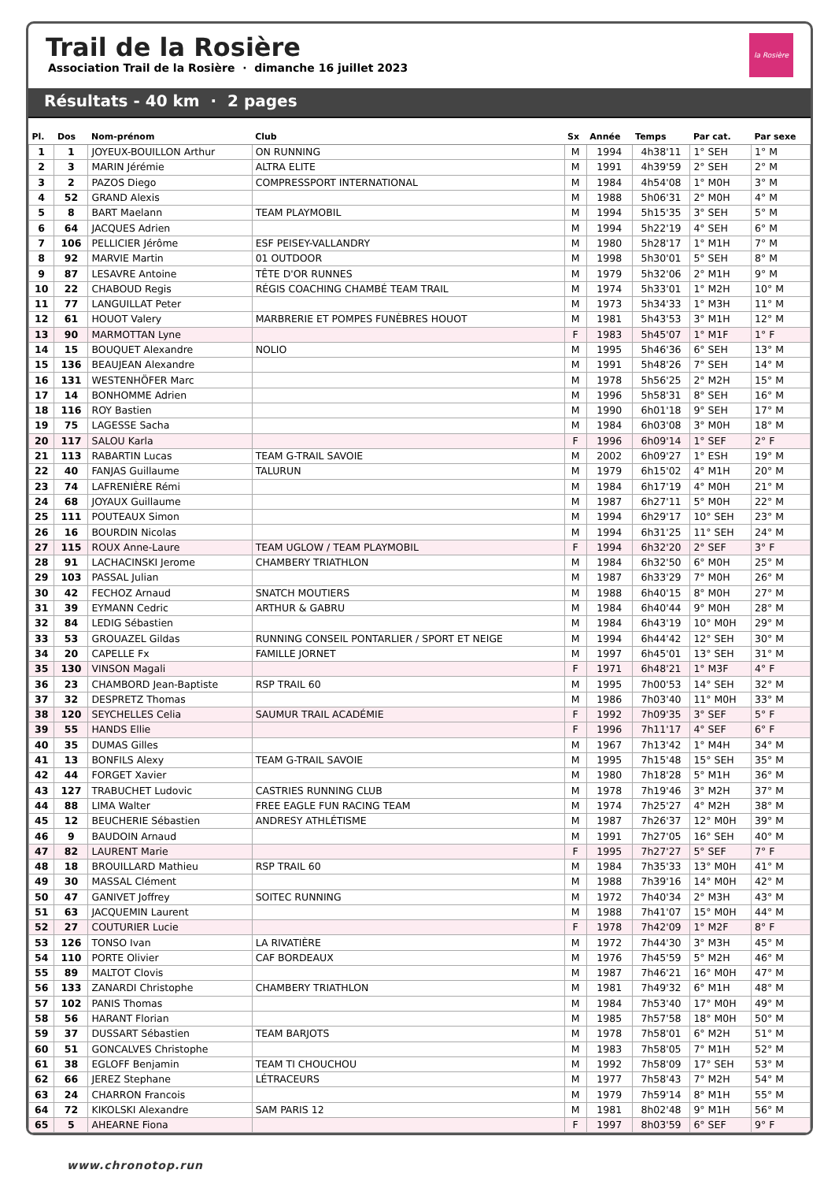Trail de la Rosière
Association Trail de la Rosière · dimanche 16 juillet 2023
la Rosière
Résultats - 40 km · 2 pages
| Pl. | Dos | Nom-prénom | Club | Sx | Année | Temps | Par cat. | Par sexe |
| --- | --- | --- | --- | --- | --- | --- | --- | --- |
| 1 | 1 | JOYEUX-BOUILLON Arthur | ON RUNNING | M | 1994 | 4h38'11 | 1° SEH | 1° M |
| 2 | 3 | MARIN Jérémie | ALTRA ELITE | M | 1991 | 4h39'59 | 2° SEH | 2° M |
| 3 | 2 | PAZOS Diego | COMPRESSPORT INTERNATIONAL | M | 1984 | 4h54'08 | 1° M0H | 3° M |
| 4 | 52 | GRAND Alexis | | M | 1988 | 5h06'31 | 2° M0H | 4° M |
| 5 | 8 | BART Maelann | TEAM PLAYMOBIL | M | 1994 | 5h15'35 | 3° SEH | 5° M |
| 6 | 64 | JACQUES Adrien | | M | 1994 | 5h22'19 | 4° SEH | 6° M |
| 7 | 106 | PELLICIER Jérôme | ESF PEISEY-VALLANDRY | M | 1980 | 5h28'17 | 1° M1H | 7° M |
| 8 | 92 | MARVIE Martin | 01 OUTDOOR | M | 1998 | 5h30'01 | 5° SEH | 8° M |
| 9 | 87 | LESAVRE Antoine | TÊTE D'OR RUNNES | M | 1979 | 5h32'06 | 2° M1H | 9° M |
| 10 | 22 | CHABOUD Regis | RÉGIS COACHING CHAMBÉ TEAM TRAIL | M | 1974 | 5h33'01 | 1° M2H | 10° M |
| 11 | 77 | LANGUILLAT Peter | | M | 1973 | 5h34'33 | 1° M3H | 11° M |
| 12 | 61 | HOUOT Valery | MARBRERIE ET POMPES FUNÈBRES HOUOT | M | 1981 | 5h43'53 | 3° M1H | 12° M |
| 13 | 90 | MARMOTTAN Lyne | | F | 1983 | 5h45'07 | 1° M1F | 1° F |
| 14 | 15 | BOUQUET Alexandre | NOLIO | M | 1995 | 5h46'36 | 6° SEH | 13° M |
| 15 | 136 | BEAUJEAN Alexandre | | M | 1991 | 5h48'26 | 7° SEH | 14° M |
| 16 | 131 | WESTENHÖFER Marc | | M | 1978 | 5h56'25 | 2° M2H | 15° M |
| 17 | 14 | BONHOMME Adrien | | M | 1996 | 5h58'31 | 8° SEH | 16° M |
| 18 | 116 | ROY Bastien | | M | 1990 | 6h01'18 | 9° SEH | 17° M |
| 19 | 75 | LAGESSE Sacha | | M | 1984 | 6h03'08 | 3° M0H | 18° M |
| 20 | 117 | SALOU Karla | | F | 1996 | 6h09'14 | 1° SEF | 2° F |
| 21 | 113 | RABARTIN Lucas | TEAM G-TRAIL SAVOIE | M | 2002 | 6h09'27 | 1° ESH | 19° M |
| 22 | 40 | FANJAS Guillaume | TALURUN | M | 1979 | 6h15'02 | 4° M1H | 20° M |
| 23 | 74 | LAFRENIÈRE Rémi | | M | 1984 | 6h17'19 | 4° M0H | 21° M |
| 24 | 68 | JOYAUX Guillaume | | M | 1987 | 6h27'11 | 5° M0H | 22° M |
| 25 | 111 | POUTEAUX Simon | | M | 1994 | 6h29'17 | 10° SEH | 23° M |
| 26 | 16 | BOURDIN Nicolas | | M | 1994 | 6h31'25 | 11° SEH | 24° M |
| 27 | 115 | ROUX Anne-Laure | TEAM UGLOW / TEAM PLAYMOBIL | F | 1994 | 6h32'20 | 2° SEF | 3° F |
| 28 | 91 | LACHACINSKI Jerome | CHAMBERY TRIATHLON | M | 1984 | 6h32'50 | 6° M0H | 25° M |
| 29 | 103 | PASSAL Julian | | M | 1987 | 6h33'29 | 7° M0H | 26° M |
| 30 | 42 | FECHOZ Arnaud | SNATCH MOUTIERS | M | 1988 | 6h40'15 | 8° M0H | 27° M |
| 31 | 39 | EYMANN Cedric | ARTHUR & GABRU | M | 1984 | 6h40'44 | 9° M0H | 28° M |
| 32 | 84 | LEDIG Sébastien | | M | 1984 | 6h43'19 | 10° M0H | 29° M |
| 33 | 53 | GROUAZEL Gildas | RUNNING CONSEIL PONTARLIER / SPORT ET NEIGE | M | 1994 | 6h44'42 | 12° SEH | 30° M |
| 34 | 20 | CAPELLE Fx | FAMILLE JORNET | M | 1997 | 6h45'01 | 13° SEH | 31° M |
| 35 | 130 | VINSON Magali | | F | 1971 | 6h48'21 | 1° M3F | 4° F |
| 36 | 23 | CHAMBORD Jean-Baptiste | RSP TRAIL 60 | M | 1995 | 7h00'53 | 14° SEH | 32° M |
| 37 | 32 | DESPRETZ Thomas | | M | 1986 | 7h03'40 | 11° M0H | 33° M |
| 38 | 120 | SEYCHELLES Celia | SAUMUR TRAIL ACADÉMIE | F | 1992 | 7h09'35 | 3° SEF | 5° F |
| 39 | 55 | HANDS Ellie | | F | 1996 | 7h11'17 | 4° SEF | 6° F |
| 40 | 35 | DUMAS Gilles | | M | 1967 | 7h13'42 | 1° M4H | 34° M |
| 41 | 13 | BONFILS Alexy | TEAM G-TRAIL SAVOIE | M | 1995 | 7h15'48 | 15° SEH | 35° M |
| 42 | 44 | FORGET Xavier | | M | 1980 | 7h18'28 | 5° M1H | 36° M |
| 43 | 127 | TRABUCHET Ludovic | CASTRIES RUNNING CLUB | M | 1978 | 7h19'46 | 3° M2H | 37° M |
| 44 | 88 | LIMA Walter | FREE EAGLE FUN RACING TEAM | M | 1974 | 7h25'27 | 4° M2H | 38° M |
| 45 | 12 | BEUCHERIE Sébastien | ANDRESY ATHLÉTISME | M | 1987 | 7h26'37 | 12° M0H | 39° M |
| 46 | 9 | BAUDOIN Arnaud | | M | 1991 | 7h27'05 | 16° SEH | 40° M |
| 47 | 82 | LAURENT Marie | | F | 1995 | 7h27'27 | 5° SEF | 7° F |
| 48 | 18 | BROUILLARD Mathieu | RSP TRAIL 60 | M | 1984 | 7h35'33 | 13° M0H | 41° M |
| 49 | 30 | MASSAL Clément | | M | 1988 | 7h39'16 | 14° M0H | 42° M |
| 50 | 47 | GANIVET Joffrey | SOITEC RUNNING | M | 1972 | 7h40'34 | 2° M3H | 43° M |
| 51 | 63 | JACQUEMIN Laurent | | M | 1988 | 7h41'07 | 15° M0H | 44° M |
| 52 | 27 | COUTURIER Lucie | | F | 1978 | 7h42'09 | 1° M2F | 8° F |
| 53 | 126 | TONSO Ivan | LA RIVATIÈRE | M | 1972 | 7h44'30 | 3° M3H | 45° M |
| 54 | 110 | PORTE Olivier | CAF BORDEAUX | M | 1976 | 7h45'59 | 5° M2H | 46° M |
| 55 | 89 | MALTOT Clovis | | M | 1987 | 7h46'21 | 16° M0H | 47° M |
| 56 | 133 | ZANARDI Christophe | CHAMBERY TRIATHLON | M | 1981 | 7h49'32 | 6° M1H | 48° M |
| 57 | 102 | PANIS Thomas | | M | 1984 | 7h53'40 | 17° M0H | 49° M |
| 58 | 56 | HARANT Florian | | M | 1985 | 7h57'58 | 18° M0H | 50° M |
| 59 | 37 | DUSSART Sébastien | TEAM BARJOTS | M | 1978 | 7h58'01 | 6° M2H | 51° M |
| 60 | 51 | GONCALVES Christophe | | M | 1983 | 7h58'05 | 7° M1H | 52° M |
| 61 | 38 | EGLOFF Benjamin | TEAM TI CHOUCHOU | M | 1992 | 7h58'09 | 17° SEH | 53° M |
| 62 | 66 | JEREZ Stephane | LÉTRACEURS | M | 1977 | 7h58'43 | 7° M2H | 54° M |
| 63 | 24 | CHARRON Francois | | M | 1979 | 7h59'14 | 8° M1H | 55° M |
| 64 | 72 | KIKOLSKI Alexandre | SAM PARIS 12 | M | 1981 | 8h02'48 | 9° M1H | 56° M |
| 65 | 5 | AHEARNE Fiona | | F | 1997 | 8h03'59 | 6° SEF | 9° F |
www.chronotop.run